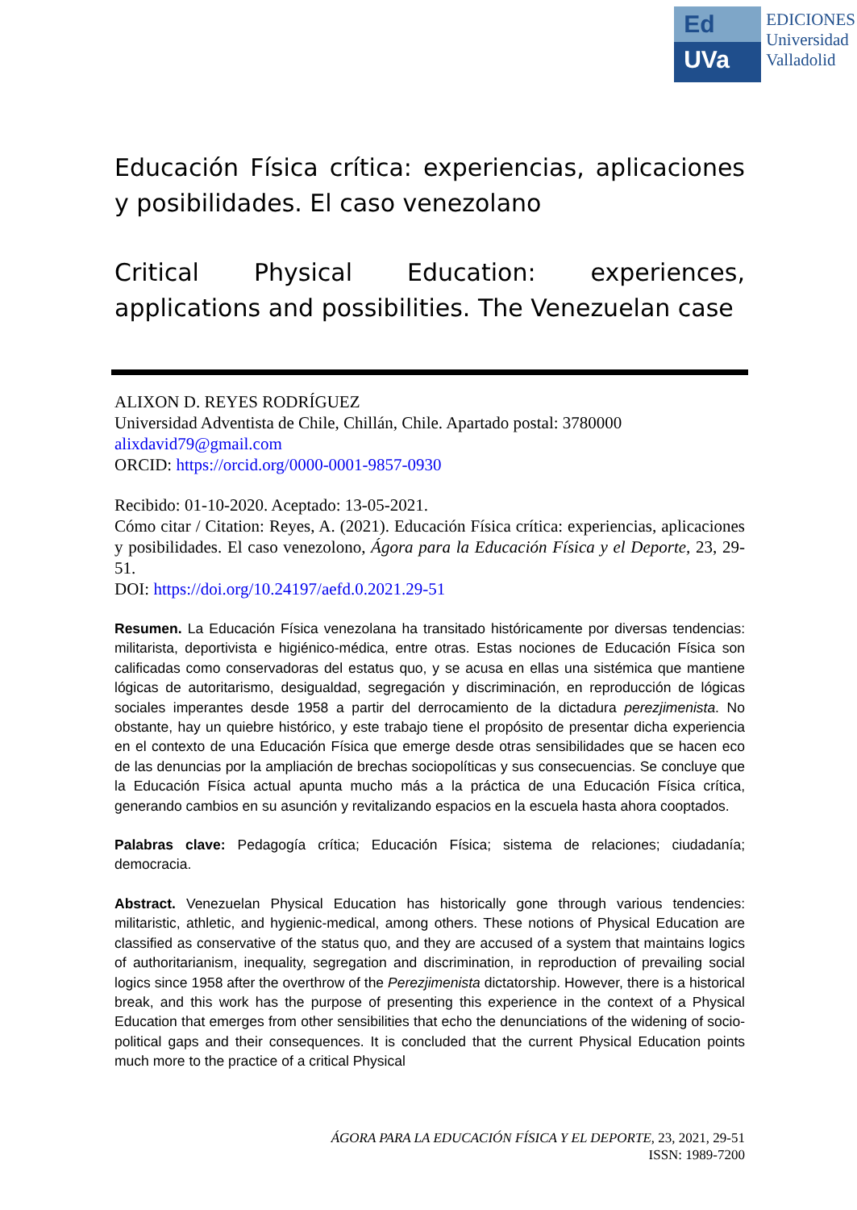Ed
UVa
EDICIONES
Universidad
Valladolid
Educación Física crítica: experiencias, aplicaciones y posibilidades. El caso venezolano
Critical Physical Education: experiences, applications and possibilities. The Venezuelan case
ALIXON D. REYES RODRÍGUEZ
Universidad Adventista de Chile, Chillán, Chile. Apartado postal: 3780000
alixdavid79@gmail.com
ORCID: https://orcid.org/0000-0001-9857-0930
Recibido: 01-10-2020. Aceptado: 13-05-2021.
Cómo citar / Citation: Reyes, A. (2021). Educación Física crítica: experiencias, aplicaciones y posibilidades. El caso venezolono, Ágora para la Educación Física y el Deporte, 23, 29-51.
DOI: https://doi.org/10.24197/aefd.0.2021.29-51
Resumen. La Educación Física venezolana ha transitado históricamente por diversas tendencias: militarista, deportivista e higiénico-médica, entre otras. Estas nociones de Educación Física son calificadas como conservadoras del estatus quo, y se acusa en ellas una sistémica que mantiene lógicas de autoritarismo, desigualdad, segregación y discriminación, en reproducción de lógicas sociales imperantes desde 1958 a partir del derrocamiento de la dictadura perezjimenista. No obstante, hay un quiebre histórico, y este trabajo tiene el propósito de presentar dicha experiencia en el contexto de una Educación Física que emerge desde otras sensibilidades que se hacen eco de las denuncias por la ampliación de brechas sociopolíticas y sus consecuencias. Se concluye que la Educación Física actual apunta mucho más a la práctica de una Educación Física crítica, generando cambios en su asunción y revitalizando espacios en la escuela hasta ahora cooptados.
Palabras clave: Pedagogía crítica; Educación Física; sistema de relaciones; ciudadanía; democracia.
Abstract. Venezuelan Physical Education has historically gone through various tendencies: militaristic, athletic, and hygienic-medical, among others. These notions of Physical Education are classified as conservative of the status quo, and they are accused of a system that maintains logics of authoritarianism, inequality, segregation and discrimination, in reproduction of prevailing social logics since 1958 after the overthrow of the Perezjimenista dictatorship. However, there is a historical break, and this work has the purpose of presenting this experience in the context of a Physical Education that emerges from other sensibilities that echo the denunciations of the widening of socio-political gaps and their consequences. It is concluded that the current Physical Education points much more to the practice of a critical Physical
ÁGORA PARA LA EDUCACIÓN FÍSICA Y EL DEPORTE, 23, 2021, 29-51
ISSN: 1989-7200